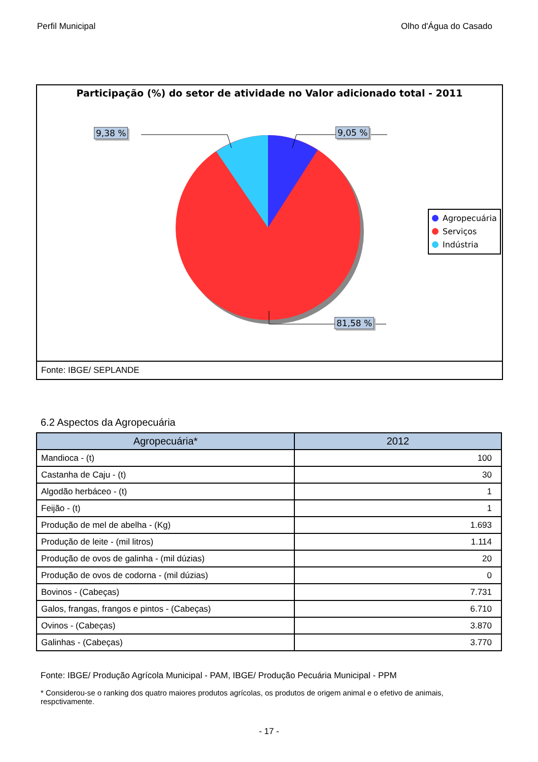Perfil Municipal Olho d'Água do Casado
Participação (%) do setor de atividade no Valor adicionado total - 2011
9,38 % 9,05 %
81,58 %
Agropecuária
Serviços
Indústria
Fonte: IBGE/ SEPLANDE
6.2 Aspectos da Agropecuária
| Agropecuária* | 2012 |
| --- | --- |
| Mandioca - (t) | 100 |
| Castanha de Caju - (t) | 30 |
| Algodão herbáceo - (t) | 1 |
| Feijão - (t) | 1 |
| Produção de mel de abelha - (Kg) | 1.693 |
| Produção de leite - (mil litros) | 1.114 |
| Produção de ovos de galinha - (mil dúzias) | 20 |
| Produção de ovos de codorna - (mil dúzias) | 0 |
| Bovinos - (Cabeças) | 7.731 |
| Galos, frangas, frangos e pintos - (Cabeças) | 6.710 |
| Ovinos - (Cabeças) | 3.870 |
| Galinhas - (Cabeças) | 3.770 |
Fonte: IBGE/ Produção Agrícola Municipal - PAM, IBGE/ Produção Pecuária Municipal - PPM
* Considerou-se o ranking dos quatro maiores produtos agrícolas, os produtos de origem animal e o efetivo de animais, respctivamente.
- 17 -